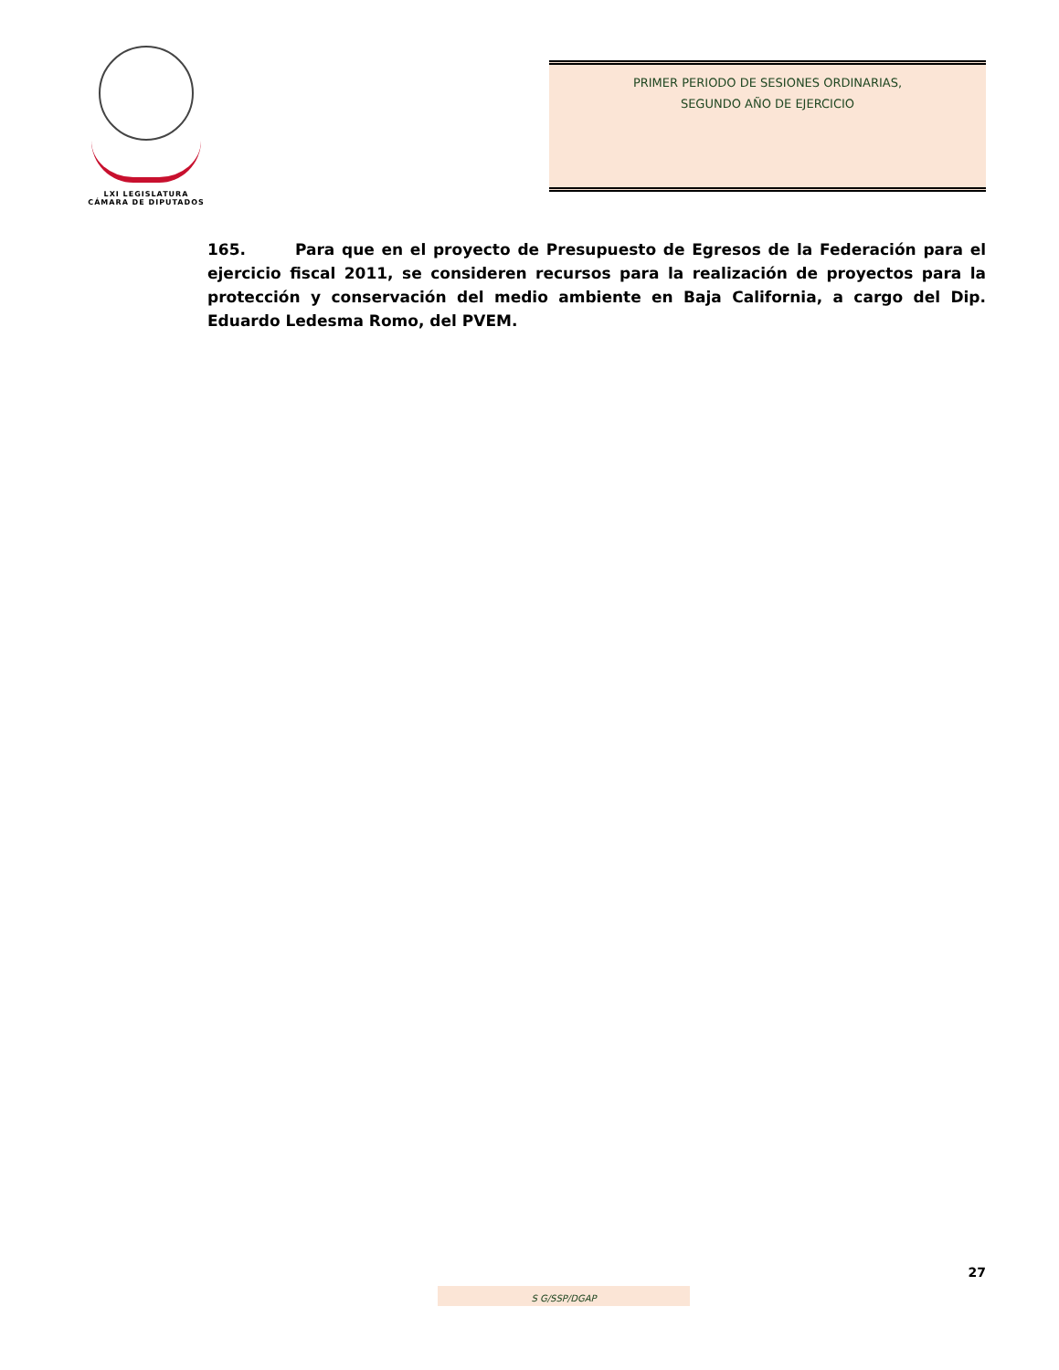LXI LEGISLATURA
CÁMARA DE DIPUTADOS
PRIMER PERIODO DE SESIONES ORDINARIAS,
SEGUNDO AÑO DE EJERCICIO
165. Para que en el proyecto de Presupuesto de Egresos de la Federación para el ejercicio fiscal 2011, se consideren recursos para la realización de proyectos para la protección y conservación del medio ambiente en Baja California, a cargo del Dip. Eduardo Ledesma Romo, del PVEM.
27
S G/SSP/DGAP